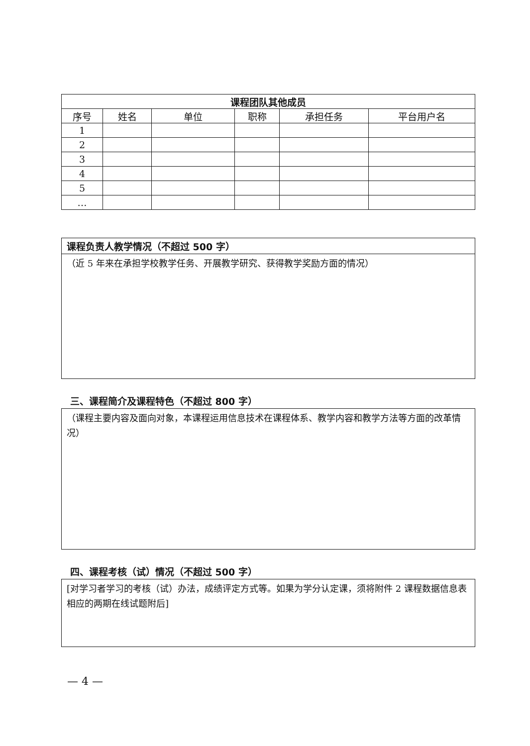| 课程团队其他成员 | | | | | |
| --- | --- | --- | --- | --- | --- |
| 序号 | 姓名 | 单位 | 职称 | 承担任务 | 平台用户名 |
| 1 | | | | | |
| 2 | | | | | |
| 3 | | | | | |
| 4 | | | | | |
| 5 | | | | | |
| … | | | | | |
课程负责人教学情况（不超过 500 字）
（近 5 年来在承担学校教学任务、开展教学研究、获得教学奖励方面的情况）
三、课程简介及课程特色（不超过 800 字）
（课程主要内容及面向对象，本课程运用信息技术在课程体系、教学内容和教学方法等方面的改革情况）
四、课程考核（试）情况（不超过 500 字）
[对学习者学习的考核（试）办法，成绩评定方式等。如果为学分认定课，须将附件 2 课程数据信息表相应的两期在线试题附后]
— 4 —